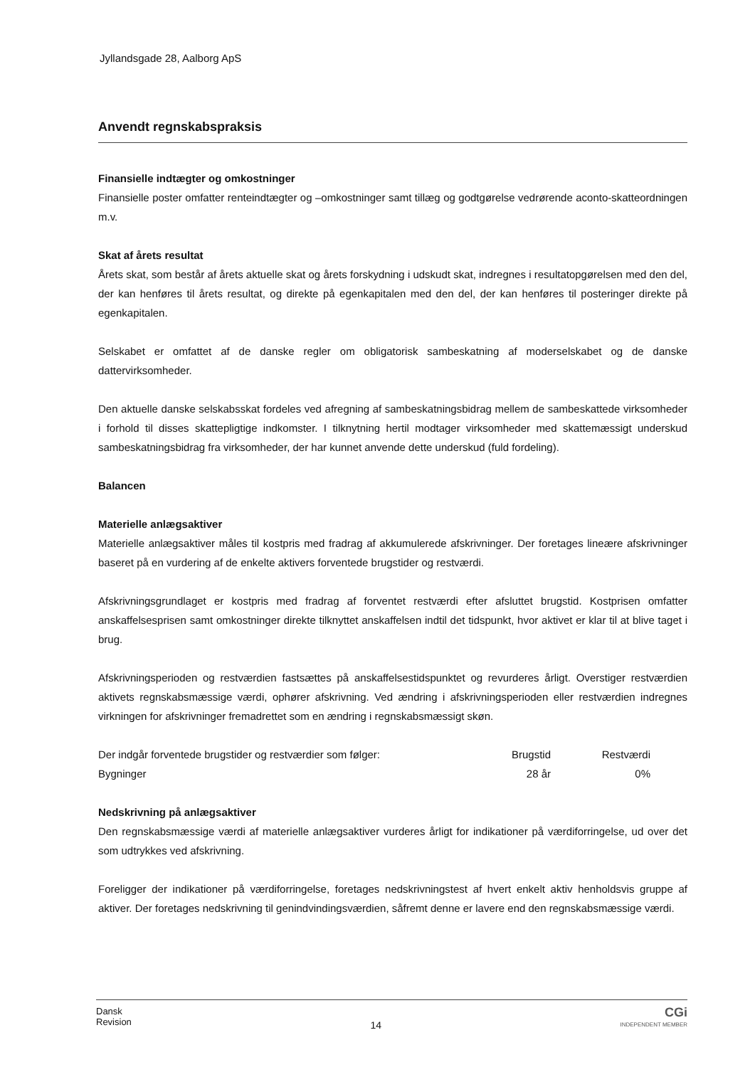Jyllandsgade 28, Aalborg ApS
Anvendt regnskabspraksis
Finansielle indtægter og omkostninger
Finansielle poster omfatter renteindtægter og –omkostninger samt tillæg og godtgørelse vedrørende aconto-skatteordningen m.v.
Skat af årets resultat
Årets skat, som består af årets aktuelle skat og årets forskydning i udskudt skat, indregnes i resultatopgørelsen med den del, der kan henføres til årets resultat, og direkte på egenkapitalen med den del, der kan henføres til posteringer direkte på egenkapitalen.
Selskabet er omfattet af de danske regler om obligatorisk sambeskatning af moderselskabet og de danske dattervirksomheder.
Den aktuelle danske selskabsskat fordeles ved afregning af sambeskatningsbidrag mellem de sambeskattede virksomheder i forhold til disses skattepligtige indkomster. I tilknytning hertil modtager virksomheder med skattemæssigt underskud sambeskatningsbidrag fra virksomheder, der har kunnet anvende dette underskud (fuld fordeling).
Balancen
Materielle anlægsaktiver
Materielle anlægsaktiver måles til kostpris med fradrag af akkumulerede afskrivninger. Der foretages lineære afskrivninger baseret på en vurdering af de enkelte aktivers forventede brugstider og restværdi.
Afskrivningsgrundlaget er kostpris med fradrag af forventet restværdi efter afsluttet brugstid. Kostprisen omfatter anskaffelsesprisen samt omkostninger direkte tilknyttet anskaffelsen indtil det tidspunkt, hvor aktivet er klar til at blive taget i brug.
Afskrivningsperioden og restværdien fastsættes på anskaffelsestidspunktet og revurderes årligt. Overstiger restværdien aktivets regnskabsmæssige værdi, ophører afskrivning. Ved ændring i afskrivningsperioden eller restværdien indregnes virkningen for afskrivninger fremadrettet som en ændring i regnskabsmæssigt skøn.
| Der indgår forventede brugstider og restværdier som følger: | Brugstid | Restværdi | |
| Bygninger | 28 år | 0% | |
Nedskrivning på anlægsaktiver
Den regnskabsmæssige værdi af materielle anlægsaktiver vurderes årligt for indikationer på værdiforringelse, ud over det som udtrykkes ved afskrivning.
Foreligger der indikationer på værdiforringelse, foretages nedskrivningstest af hvert enkelt aktiv henholdsvis gruppe af aktiver. Der foretages nedskrivning til genindvindingsværdien, såfremt denne er lavere end den regnskabsmæssige værdi.
Dansk
Revision
14
CGi
INDEPENDENT MEMBER